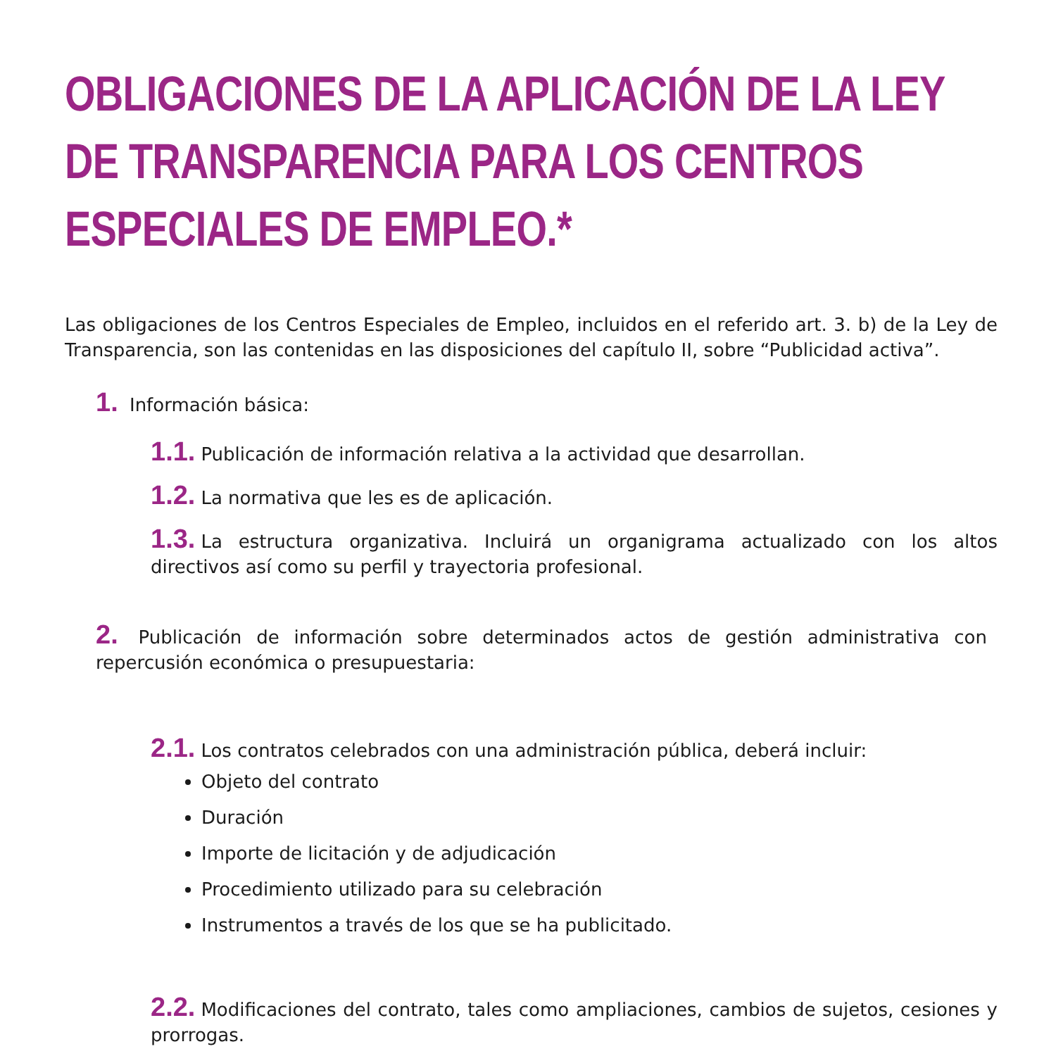OBLIGACIONES DE LA APLICACIÓN DE LA LEY DE TRANSPARENCIA PARA LOS CENTROS ESPECIALES DE EMPLEO.*
Las obligaciones de los Centros Especiales de Empleo, incluidos en el referido art. 3. b) de la Ley de Transparencia, son las contenidas en las disposiciones del capítulo II, sobre “Publicidad activa”.
1. Información básica:
1.1. Publicación de información relativa a la actividad que desarrollan.
1.2. La normativa que les es de aplicación.
1.3. La estructura organizativa. Incluirá un organigrama actualizado con los altos directivos así como su perfil y trayectoria profesional.
2. Publicación de información sobre determinados actos de gestión administrativa con repercusión económica o presupuestaria:
2.1. Los contratos celebrados con una administración pública, deberá incluir:
Objeto del contrato
Duración
Importe de licitación y de adjudicación
Procedimiento utilizado para su celebración
Instrumentos a través de los que se ha publicitado.
2.2. Modificaciones del contrato, tales como ampliaciones, cambios de sujetos, cesiones y prorrogas.